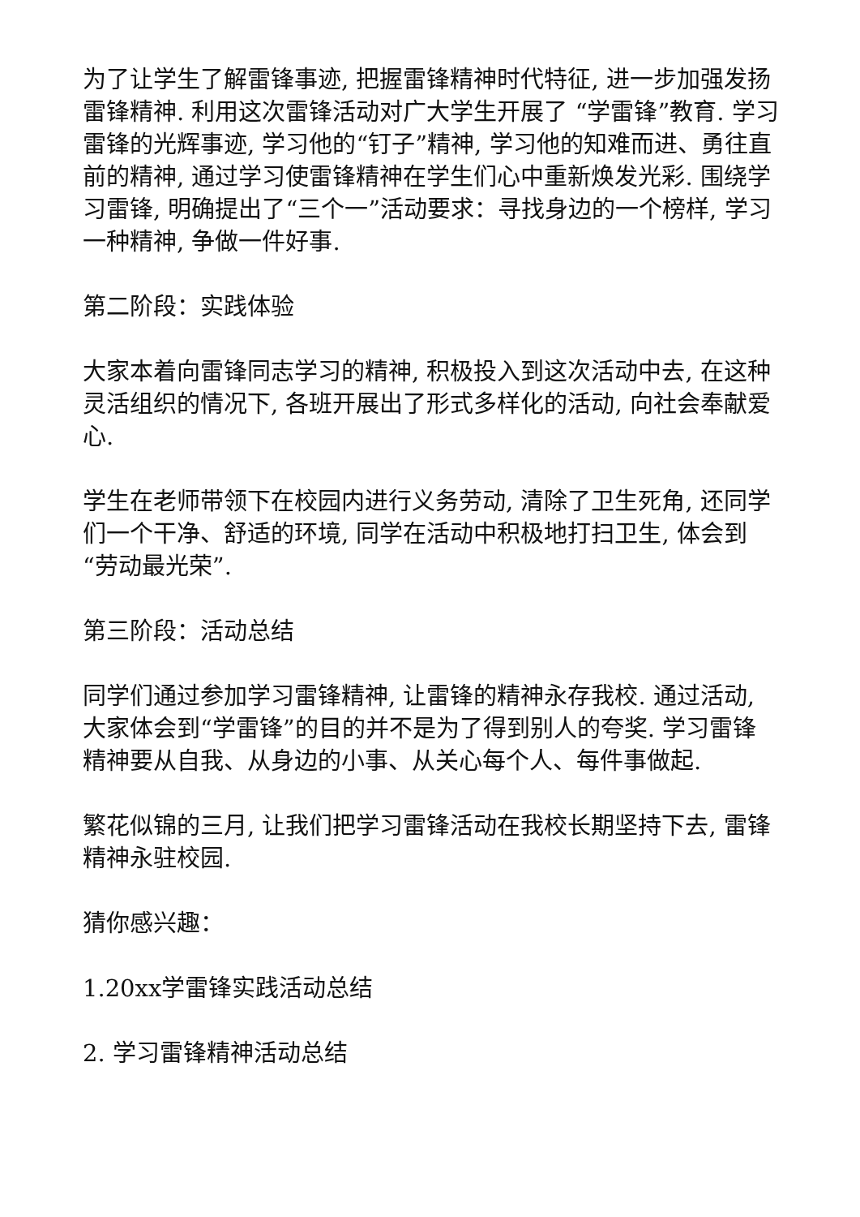为了让学生了解雷锋事迹, 把握雷锋精神时代特征, 进一步加强发扬雷锋精神. 利用这次雷锋活动对广大学生开展了 “学雷锋”教育. 学习雷锋的光辉事迹, 学习他的“钉子”精神, 学习他的知难而进、勇往直前的精神, 通过学习使雷锋精神在学生们心中重新焕发光彩. 围绕学习雷锋, 明确提出了“三个一”活动要求：寻找身边的一个榜样, 学习一种精神, 争做一件好事.
第二阶段：实践体验
大家本着向雷锋同志学习的精神, 积极投入到这次活动中去, 在这种灵活组织的情况下, 各班开展出了形式多样化的活动, 向社会奉献爱心.
学生在老师带领下在校园内进行义务劳动, 清除了卫生死角, 还同学们一个干净、舒适的环境, 同学在活动中积极地打扫卫生, 体会到“劳动最光荣”.
第三阶段：活动总结
同学们通过参加学习雷锋精神, 让雷锋的精神永存我校. 通过活动, 大家体会到“学雷锋”的目的并不是为了得到别人的夸奖. 学习雷锋精神要从自我、从身边的小事、从关心每个人、每件事做起.
繁花似锦的三月, 让我们把学习雷锋活动在我校长期坚持下去, 雷锋精神永驻校园.
猜你感兴趣：
1.20xx学雷锋实践活动总结
2. 学习雷锋精神活动总结